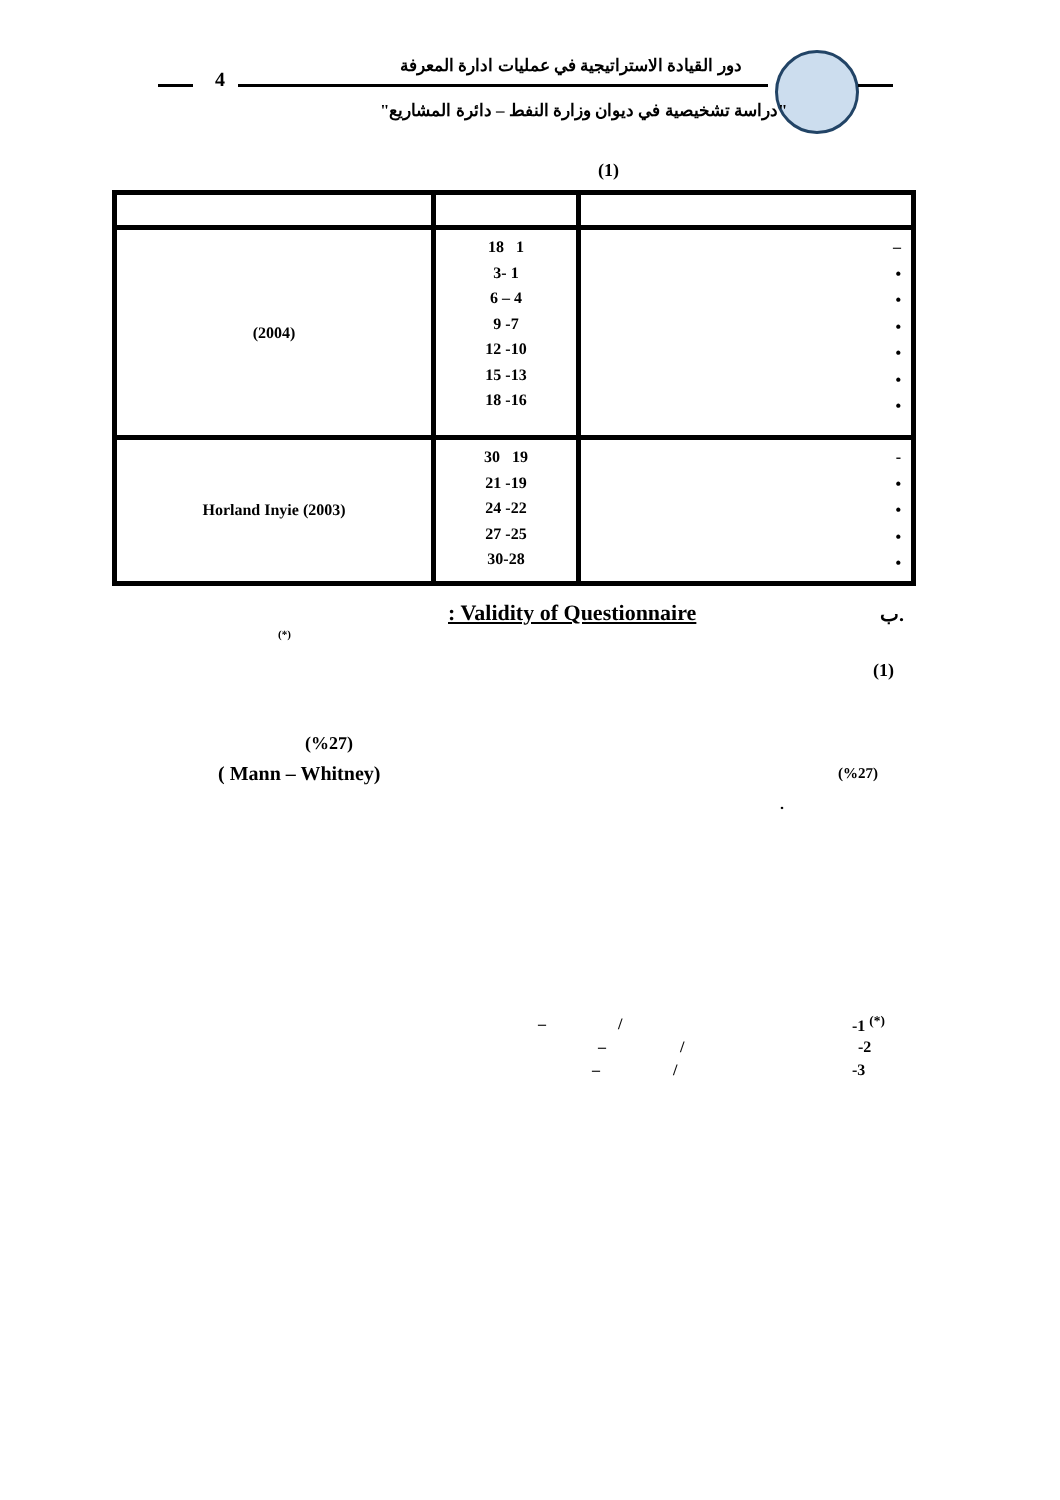دور القيادة الاستراتيجية في عمليات ادارة المعرفة
4
"دراسة تشخيصية في ديوان وزارة النفط – دائرة المشاريع"
(1)
| (2004) | 18 1 3- 1 6 – 4 9 -7 12 -10 15 -13 18 -16 | – • • • • • • |
| Horland Inyie (2003) | 30 19 21 -19 24 -22 27 -25 30-28 | - • • • • |
: Validity of Questionnaire ب.
(*)
(1)
(%27)
( Mann – Whitney) (%27)
.
– / -1 <sup>(*)</sup>
– / -2
– / -3